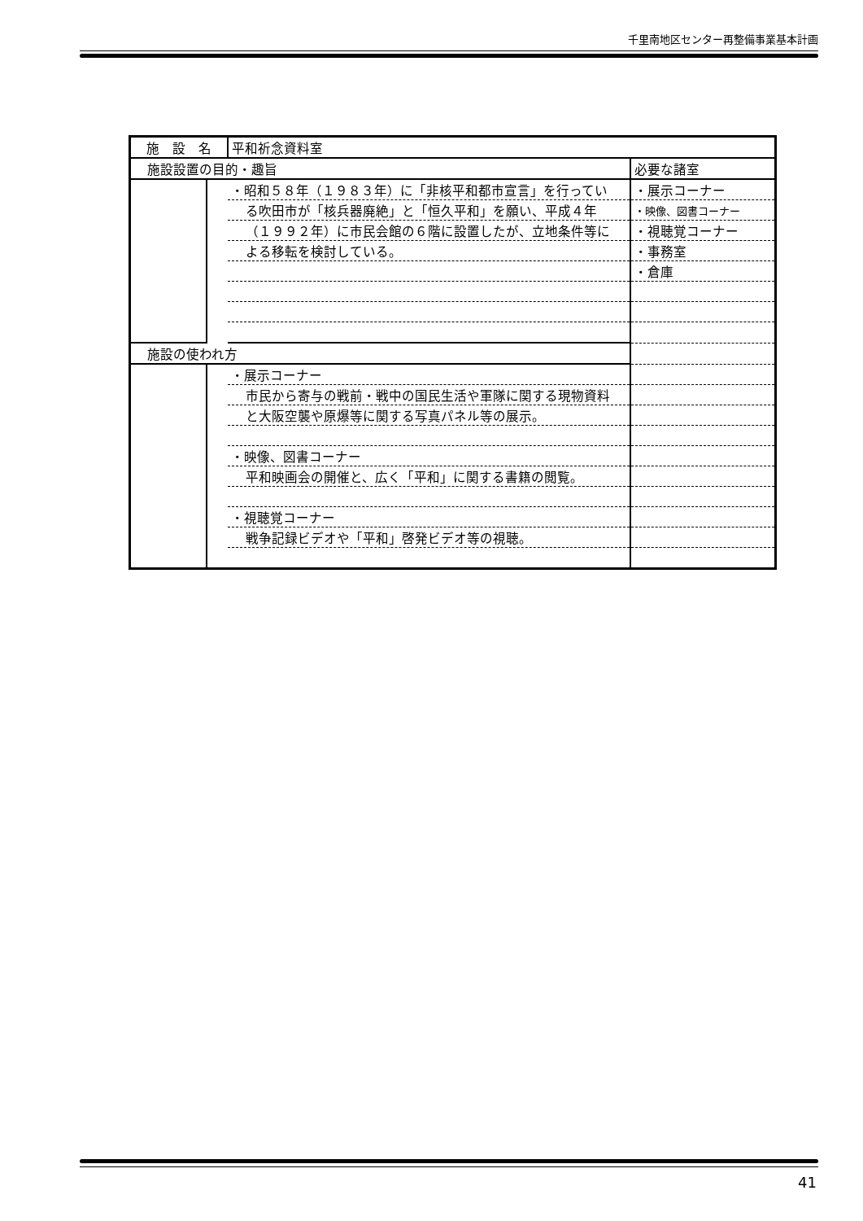千里南地区センター再整備事業基本計画
| 施 設 名 | | 平和祈念資料室 | |
| 施設設置の目的・趣旨 | | | 必要な諸室 |
| | | ・昭和５８年（１９８３年）に「非核平和都市宣言」を行ってい | ・展示コーナー |
| | | る吹田市が「核兵器廃絶」と「恒久平和」を願い、平成４年 | ・映像、図書コーナー |
| | | （１９９２年）に市民会館の６階に設置したが、立地条件等に | ・視聴覚コーナー |
| | | よる移転を検討している。 | ・事務室 |
| | | | ・倉庫 |
| 施設の使われ方 | | | |
| | | ・展示コーナー | |
| | | 市民から寄与の戦前・戦中の国民生活や軍隊に関する現物資料 | |
| | | と大阪空襲や原爆等に関する写真パネル等の展示。 | |
| | | ・映像、図書コーナー | |
| | | 平和映画会の開催と、広く「平和」に関する書籍の閲覧。 | |
| | | ・視聴覚コーナー | |
| | | 戦争記録ビデオや「平和」啓発ビデオ等の視聴。 | |
41